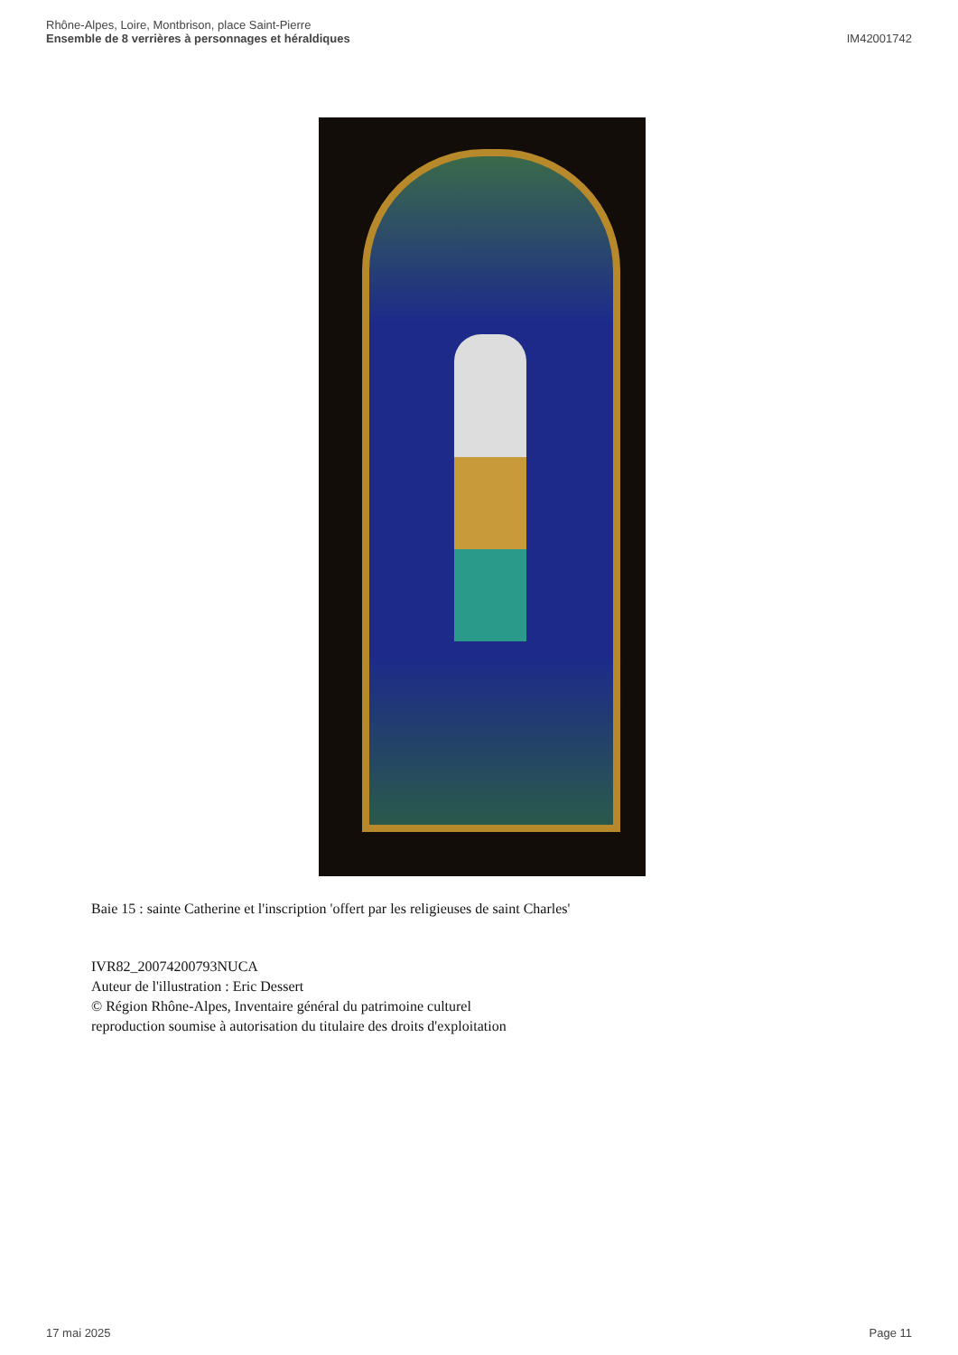Rhône-Alpes, Loire, Montbrison, place Saint-Pierre
Ensemble de 8 verrières à personnages et héraldiques IM42001742
Baie 15 : sainte Catherine et l'inscription 'offert par les religieuses de saint Charles'
IVR82_20074200793NUCA
Auteur de l'illustration : Eric Dessert
© Région Rhône-Alpes, Inventaire général du patrimoine culturel
reproduction soumise à autorisation du titulaire des droits d'exploitation
17 mai 2025 Page 11